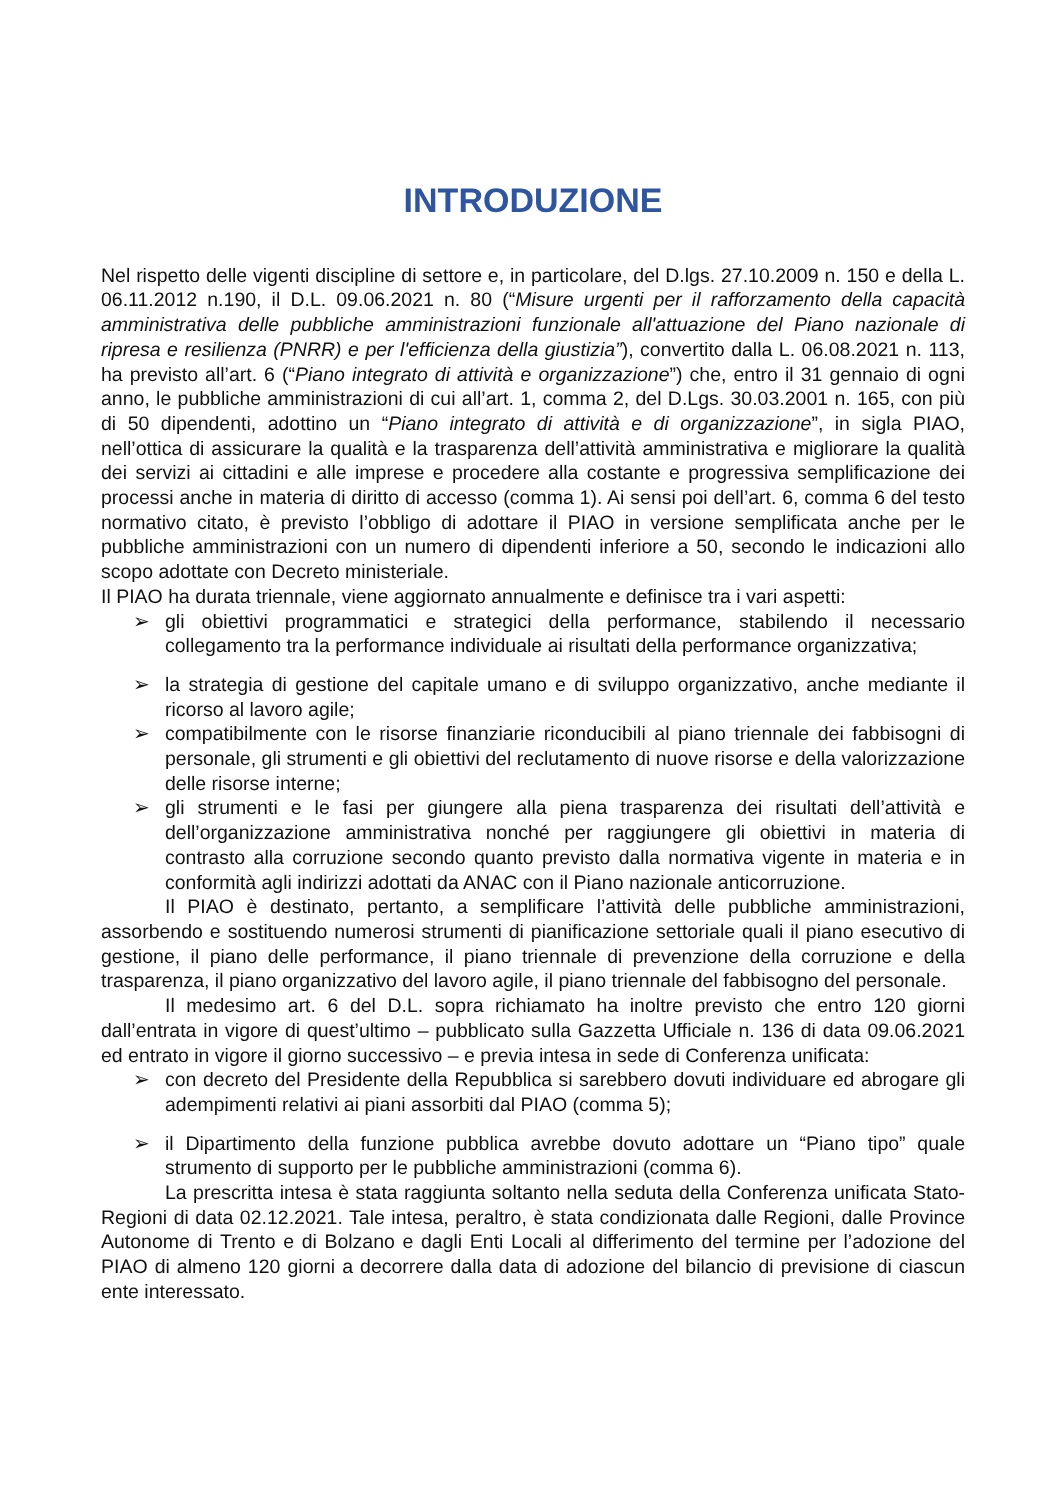INTRODUZIONE
Nel rispetto delle vigenti discipline di settore e, in particolare, del D.lgs. 27.10.2009 n. 150 e della L. 06.11.2012 n.190, il D.L. 09.06.2021 n. 80 (“Misure urgenti per il rafforzamento della capacità amministrativa delle pubbliche amministrazioni funzionale all'attuazione del Piano nazionale di ripresa e resilienza (PNRR) e per l'efficienza della giustizia”), convertito dalla L. 06.08.2021 n. 113, ha previsto all’art. 6 (“Piano integrato di attività e organizzazione”) che, entro il 31 gennaio di ogni anno, le pubbliche amministrazioni di cui all’art. 1, comma 2, del D.Lgs. 30.03.2001 n. 165, con più di 50 dipendenti, adottino un “Piano integrato di attività e di organizzazione”, in sigla PIAO, nell’ottica di assicurare la qualità e la trasparenza dell’attività amministrativa e migliorare la qualità dei servizi ai cittadini e alle imprese e procedere alla costante e progressiva semplificazione dei processi anche in materia di diritto di accesso (comma 1). Ai sensi poi dell’art. 6, comma 6 del testo normativo citato, è previsto l’obbligo di adottare il PIAO in versione semplificata anche per le pubbliche amministrazioni con un numero di dipendenti inferiore a 50, secondo le indicazioni allo scopo adottate con Decreto ministeriale.
Il PIAO ha durata triennale, viene aggiornato annualmente e definisce tra i vari aspetti:
➢ gli obiettivi programmatici e strategici della performance, stabilendo il necessario collegamento tra la performance individuale ai risultati della performance organizzativa;
➢ la strategia di gestione del capitale umano e di sviluppo organizzativo, anche mediante il ricorso al lavoro agile;
➢ compatibilmente con le risorse finanziarie riconducibili al piano triennale dei fabbisogni di personale, gli strumenti e gli obiettivi del reclutamento di nuove risorse e della valorizzazione delle risorse interne;
➢ gli strumenti e le fasi per giungere alla piena trasparenza dei risultati dell’attività e dell’organizzazione amministrativa nonché per raggiungere gli obiettivi in materia di contrasto alla corruzione secondo quanto previsto dalla normativa vigente in materia e in conformità agli indirizzi adottati da ANAC con il Piano nazionale anticorruzione.
Il PIAO è destinato, pertanto, a semplificare l’attività delle pubbliche amministrazioni, assorbendo e sostituendo numerosi strumenti di pianificazione settoriale quali il piano esecutivo di gestione, il piano delle performance, il piano triennale di prevenzione della corruzione e della trasparenza, il piano organizzativo del lavoro agile, il piano triennale del fabbisogno del personale.
Il medesimo art. 6 del D.L. sopra richiamato ha inoltre previsto che entro 120 giorni dall’entrata in vigore di quest’ultimo – pubblicato sulla Gazzetta Ufficiale n. 136 di data 09.06.2021 ed entrato in vigore il giorno successivo – e previa intesa in sede di Conferenza unificata:
➢ con decreto del Presidente della Repubblica si sarebbero dovuti individuare ed abrogare gli adempimenti relativi ai piani assorbiti dal PIAO (comma 5);
➢ il Dipartimento della funzione pubblica avrebbe dovuto adottare un “Piano tipo” quale strumento di supporto per le pubbliche amministrazioni (comma 6).
La prescritta intesa è stata raggiunta soltanto nella seduta della Conferenza unificata Stato-Regioni di data 02.12.2021. Tale intesa, peraltro, è stata condizionata dalle Regioni, dalle Province Autonome di Trento e di Bolzano e dagli Enti Locali al differimento del termine per l’adozione del PIAO di almeno 120 giorni a decorrere dalla data di adozione del bilancio di previsione di ciascun ente interessato.